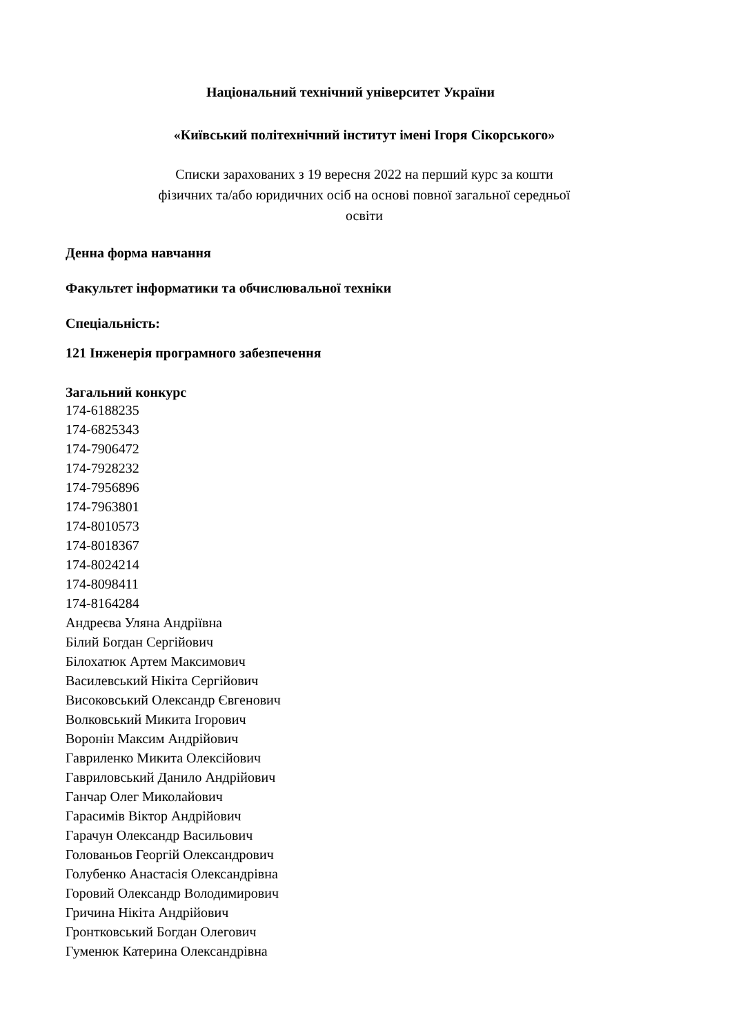Національний технічний університет України
«Київський політехнічний інститут імені Ігоря Сікорського»
Списки зарахованих з 19 вересня 2022 на перший курс за кошти
фізичних та/або юридичних осіб на основі повної загальної середньої
освіти
Денна форма навчання
Факультет інформатики та обчислювальної техніки
Спеціальність:
121 Інженерія програмного забезпечення
Загальний конкурс
174-6188235
174-6825343
174-7906472
174-7928232
174-7956896
174-7963801
174-8010573
174-8018367
174-8024214
174-8098411
174-8164284
Андреєва Уляна Андріївна
Білий Богдан Сергійович
Білохатюк Артем Максимович
Василевський Нікіта Сергійович
Високовський Олександр Євгенович
Волковський Микита Ігорович
Воронін Максим Андрійович
Гавриленко Микита Олексійович
Гавриловський Данило Андрійович
Ганчар Олег Миколайович
Гарасимів Віктор Андрійович
Гарачун Олександр Васильович
Голованьов Георгій Олександрович
Голубенко Анастасія Олександрівна
Горовий Олександр Володимирович
Гричина Нікіта Андрійович
Гронтковський Богдан Олегович
Гуменюк Катерина Олександрівна